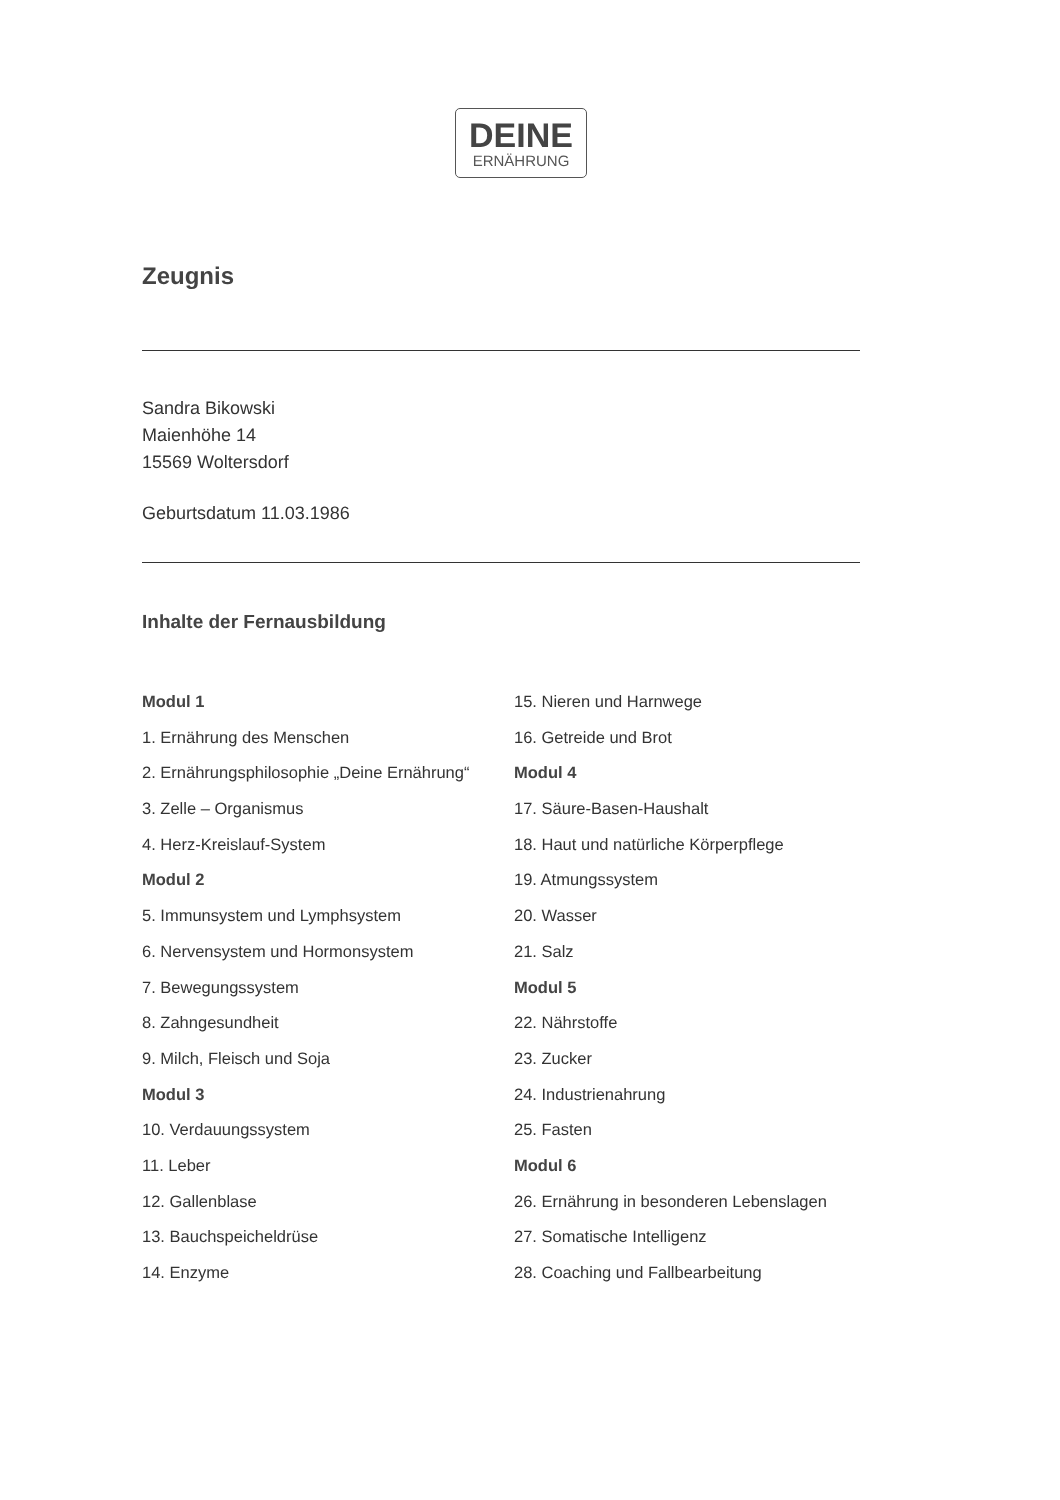DEINE
ERNÄHRUNG
Zeugnis
Sandra Bikowski
Maienhöhe 14
15569 Woltersdorf
Geburtsdatum 11.03.1986
Inhalte der Fernausbildung
Modul 1
1. Ernährung des Menschen
2. Ernährungsphilosophie „Deine Ernährung“
3. Zelle – Organismus
4. Herz-Kreislauf-System
Modul 2
5. Immunsystem und Lymphsystem
6. Nervensystem und Hormonsystem
7. Bewegungssystem
8. Zahngesundheit
9. Milch, Fleisch und Soja
Modul 3
10. Verdauungssystem
11. Leber
12. Gallenblase
13. Bauchspeicheldrüse
14. Enzyme
15. Nieren und Harnwege
16. Getreide und Brot
Modul 4
17. Säure-Basen-Haushalt
18. Haut und natürliche Körperpflege
19. Atmungssystem
20. Wasser
21. Salz
Modul 5
22. Nährstoffe
23. Zucker
24. Industrienahrung
25. Fasten
Modul 6
26. Ernährung in besonderen Lebenslagen
27. Somatische Intelligenz
28. Coaching und Fallbearbeitung